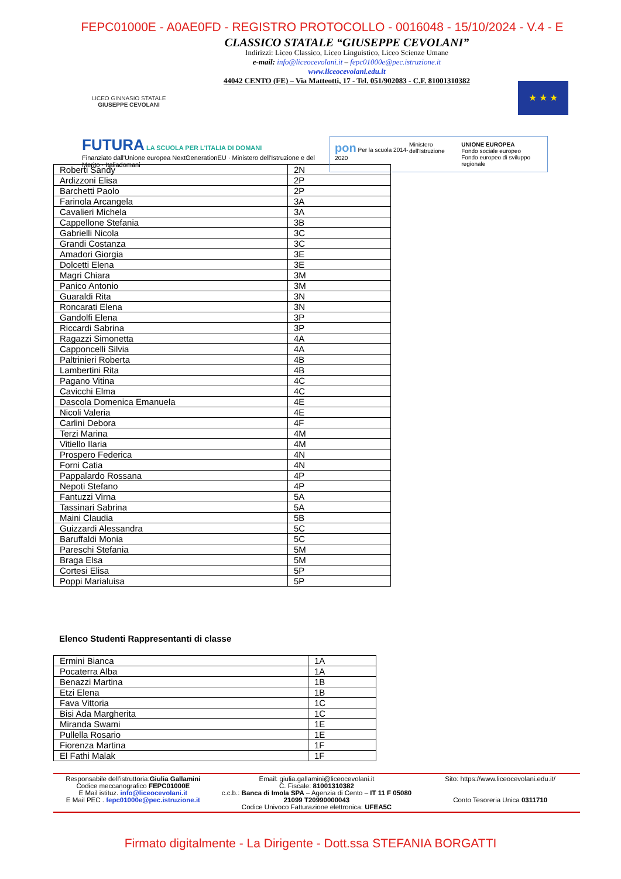FEPC01000E - A0AE0FD - REGISTRO PROTOCOLLO - 0016048 - 15/10/2024 - V.4 - E
LICEO GINNASIO STATALE
GIUSEPPE CEVOLANI
CLASSICO STATALE “GIUSEPPE CEVOLANI”
Indirizzi: Liceo Classico, Liceo Linguistico, Liceo Scienze Umane
e-mail: info@liceocevolani.it – fepc01000e@pec.istruzione.it
www.liceocevolani.edu.it
44042 CENTO (FE) – Via Matteotti, 17 - Tel. 051/902083 - C.F. 81001310382
★ ★ ★
FUTURA LA SCUOLA PER L'ITALIA DI DOMANI
Finanziato dall'Unione europea NextGenerationEU · Ministero dell'Istruzione e del Merito · Italiadomani
pon Per la scuola 2014-2020 Ministero dell'Istruzione UNIONE EUROPEA
Fondo sociale europeo
Fondo europeo di sviluppo regionale
| Roberti Sandy | 2N |
| Ardizzoni Elisa | 2P |
| Barchetti Paolo | 2P |
| Farinola Arcangela | 3A |
| Cavalieri Michela | 3A |
| Cappellone Stefania | 3B |
| Gabrielli Nicola | 3C |
| Grandi Costanza | 3C |
| Amadori Giorgia | 3E |
| Dolcetti Elena | 3E |
| Magri Chiara | 3M |
| Panico Antonio | 3M |
| Guaraldi Rita | 3N |
| Roncarati Elena | 3N |
| Gandolfi Elena | 3P |
| Riccardi Sabrina | 3P |
| Ragazzi Simonetta | 4A |
| Capponcelli Silvia | 4A |
| Paltrinieri Roberta | 4B |
| Lambertini Rita | 4B |
| Pagano Vitina | 4C |
| Cavicchi Elma | 4C |
| Dascola Domenica Emanuela | 4E |
| Nicoli Valeria | 4E |
| Carlini Debora | 4F |
| Terzi Marina | 4M |
| Vitiello Ilaria | 4M |
| Prospero Federica | 4N |
| Forni Catia | 4N |
| Pappalardo Rossana | 4P |
| Nepoti Stefano | 4P |
| Fantuzzi Virna | 5A |
| Tassinari Sabrina | 5A |
| Maini Claudia | 5B |
| Guizzardi Alessandra | 5C |
| Baruffaldi Monia | 5C |
| Pareschi Stefania | 5M |
| Braga Elsa | 5M |
| Cortesi Elisa | 5P |
| Poppi Marialuisa | 5P |
Elenco Studenti Rappresentanti di classe
| Ermini Bianca | 1A |
| Pocaterra Alba | 1A |
| Benazzi Martina | 1B |
| Etzi Elena | 1B |
| Fava Vittoria | 1C |
| Bisi Ada Margherita | 1C |
| Miranda Swami | 1E |
| Pullella Rosario | 1E |
| Fiorenza Martina | 1F |
| El Fathi Malak | 1F |
Responsabile dell'istruttoria:Giulia Gallamini
Codice meccanografico FEPC01000E
E Mail istituz. info@liceocevolani.it
E Mail PEC . fepc01000e@pec.istruzione.it
Email: giulia.gallamini@liceocevolani.it
C. Fiscale: 81001310382
c.c.b.: Banca di Imola SPA – Agenzia di Cento – IT 11 F 05080 21099 T20990000043
Codice Univoco Fatturazione elettronica: UFEA5C
Sito: https://www.liceocevolani.edu.it/
Conto Tesoreria Unica 0311710
Firmato digitalmente - La Dirigente - Dott.ssa STEFANIA BORGATTI